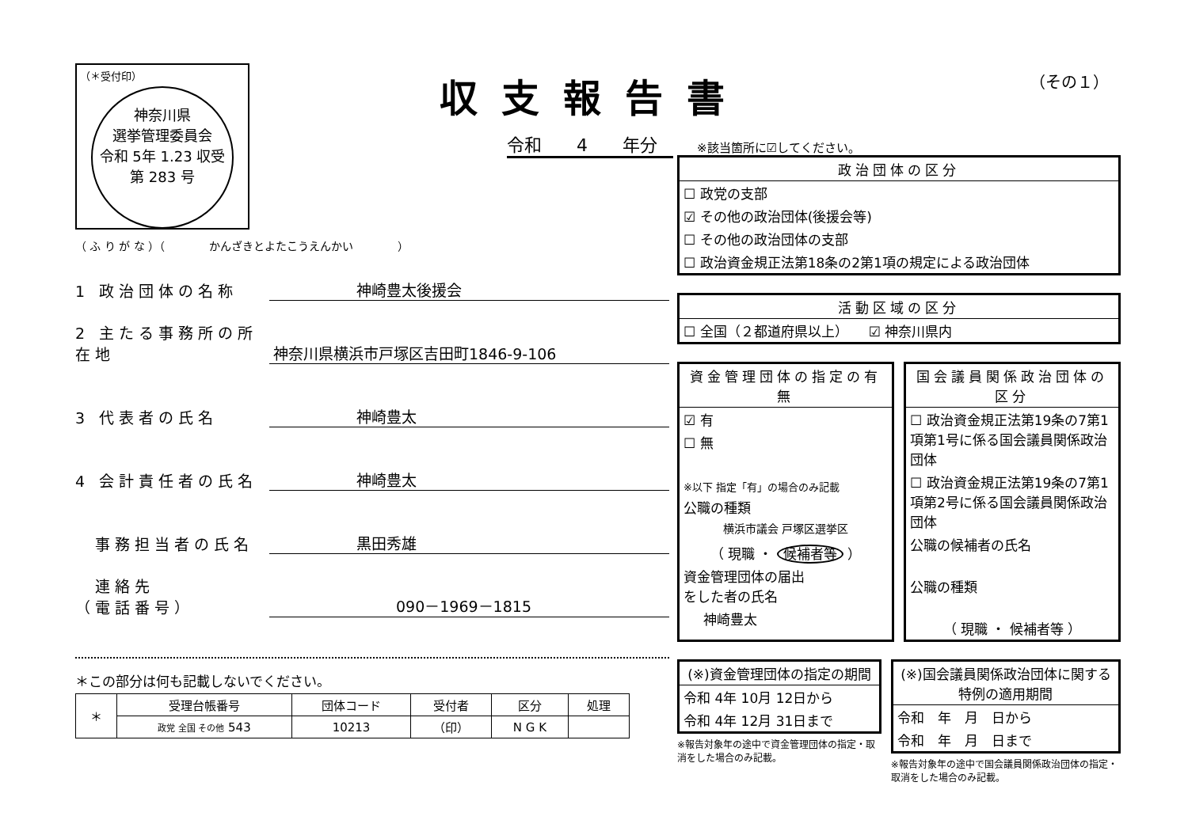収支報告書
令和　　4　　年分
（その１）
（＊受付印）
神奈川県
選挙管理委員会
令和 5年 1.23 収受
第 283 号
（ ふ り が な ）（　　　　かんざきとよたこうえんかい　　　　）
1 政治団体の名称
神崎豊太後援会
2 主たる事務所の所在地
神奈川県横浜市戸塚区吉田町1846-9-106
3 代表者の氏名
神崎豊太
4 会計責任者の氏名
神崎豊太
　事務担当者の氏名
黒田秀雄
　連絡先
（電話番号）
090－1969－1815
＊この部分は何も記載しないでください。
| ＊ | 受理台帳番号 | 団体コード | 受付者 | 区分 | 処理 |
| --- | --- | --- | --- | --- | --- |
| | 政党 全国 その他 543 | 10213 | （印） | N G K | |
※該当箇所に☑してください。
政治団体の区分
☐ 政党の支部
☑ その他の政治団体(後援会等)
☐ その他の政治団体の支部
☐ 政治資金規正法第18条の2第1項の規定による政治団体
活動区域の区分
☐ 全国（２都道府県以上）　　☑ 神奈川県内
資金管理団体の指定の有無
☑ 有
☐ 無
※以下 指定「有」の場合のみ記載
公職の種類
横浜市議会 戸塚区選挙区
（ 現職 ・ 候補者等 ）
資金管理団体の届出
をした者の氏名
神崎豊太
国会議員関係政治団体の区分
☐ 政治資金規正法第19条の7第1項第1号に係る国会議員関係政治団体
☐ 政治資金規正法第19条の7第1項第2号に係る国会議員関係政治団体
公職の候補者の氏名
公職の種類
（ 現職 ・ 候補者等 ）
(※)資金管理団体の指定の期間
令和 4年 10月 12日から
令和 4年 12月 31日まで
※報告対象年の途中で資金管理団体の指定・取消をした場合のみ記載。
(※)国会議員関係政治団体に関する特例の適用期間
令和　年　月　日から
令和　年　月　日まで
※報告対象年の途中で国会議員関係政治団体の指定・取消をした場合のみ記載。